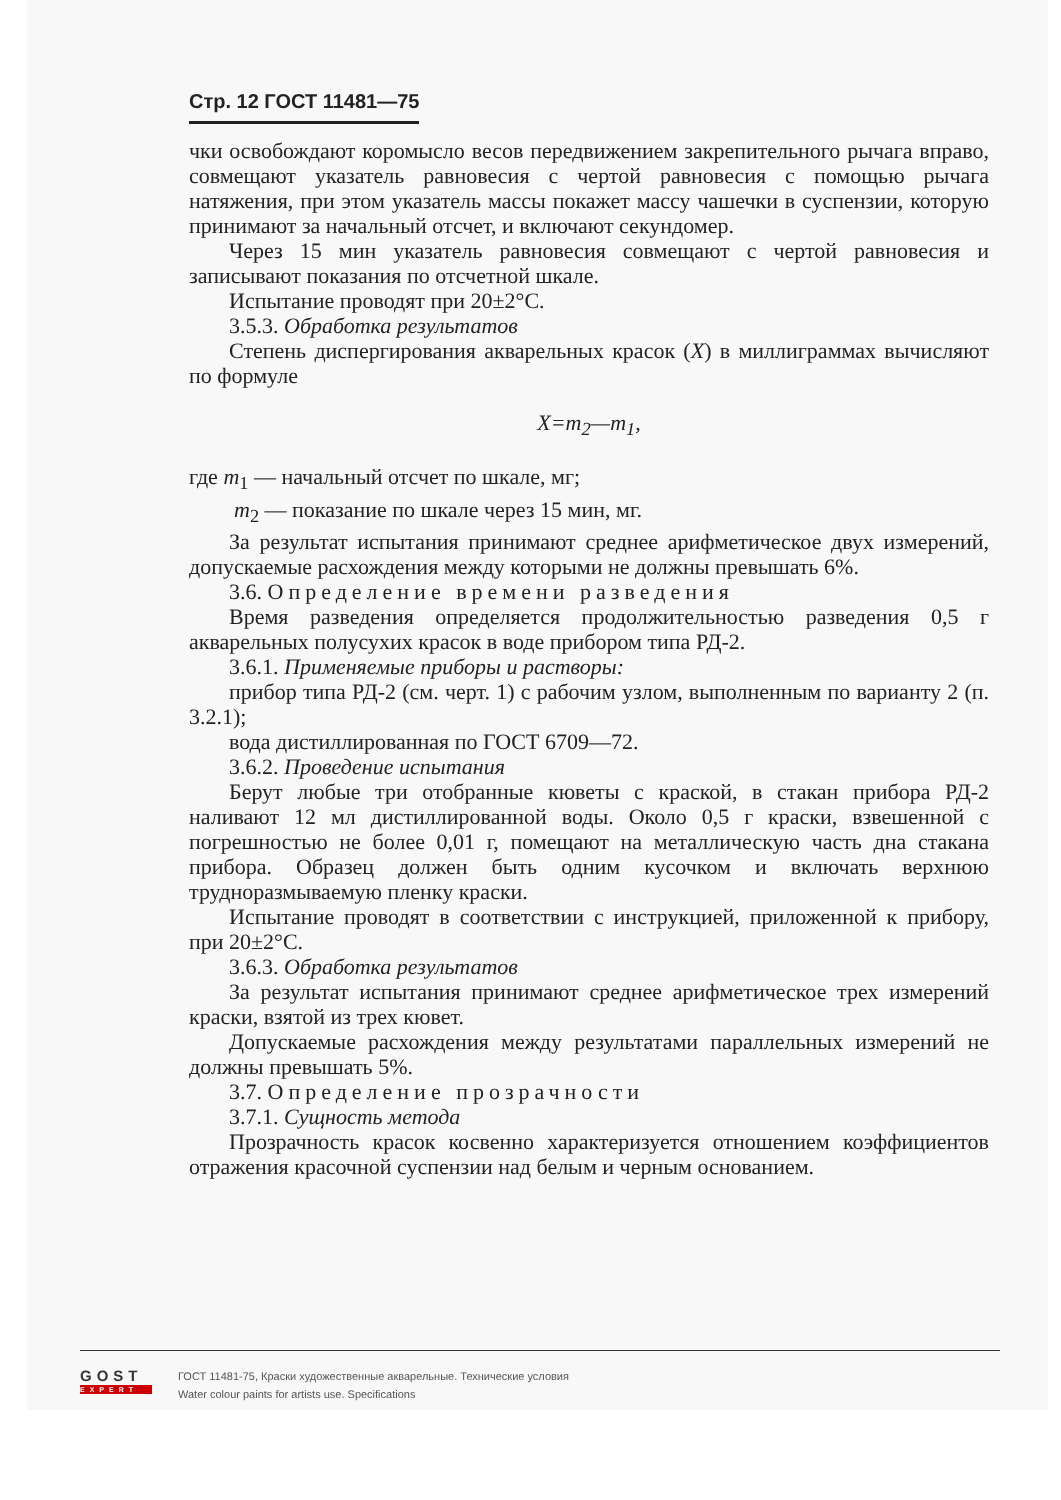Стр. 12 ГОСТ 11481—75
чки освобождают коромысло весов передвижением закрепительного рычага вправо, совмещают указатель равновесия с чертой равновесия с помощью рычага натяжения, при этом указатель массы покажет массу чашечки в суспензии, которую принимают за начальный отсчет, и включают секундомер.
Через 15 мин указатель равновесия совмещают с чертой равновесия и записывают показания по отсчетной шкале.
Испытание проводят при 20±2°С.
3.5.3. Обработка результатов
Степень диспергирования акварельных красок (X) в миллиграммах вычисляют по формуле
X=m<sub>2</sub>—m<sub>1</sub>,
где m<sub>1</sub> — начальный отсчет по шкале, мг;
m<sub>2</sub> — показание по шкале через 15 мин, мг.
За результат испытания принимают среднее арифметическое двух измерений, допускаемые расхождения между которыми не должны превышать 6%.
3.6. Определение времени разведения
Время разведения определяется продолжительностью разведения 0,5 г акварельных полусухих красок в воде прибором типа РД-2.
3.6.1. Применяемые приборы и растворы:
прибор типа РД-2 (см. черт. 1) с рабочим узлом, выполненным по варианту 2 (п. 3.2.1);
вода дистиллированная по ГОСТ 6709—72.
3.6.2. Проведение испытания
Берут любые три отобранные кюветы с краской, в стакан прибора РД-2 наливают 12 мл дистиллированной воды. Около 0,5 г краски, взвешенной с погрешностью не более 0,01 г, помещают на металлическую часть дна стакана прибора. Образец должен быть одним кусочком и включать верхнюю трудноразмываемую пленку краски.
Испытание проводят в соответствии с инструкцией, приложенной к прибору, при 20±2°С.
3.6.3. Обработка результатов
За результат испытания принимают среднее арифметическое трех измерений краски, взятой из трех кювет.
Допускаемые расхождения между результатами параллельных измерений не должны превышать 5%.
3.7. Определение прозрачности
3.7.1. Сущность метода
Прозрачность красок косвенно характеризуется отношением коэффициентов отражения красочной суспензии над белым и черным основанием.
GOST
EXPERT
ГОСТ 11481-75, Краски художественные акварельные. Технические условия
Water colour paints for artists use. Specifications